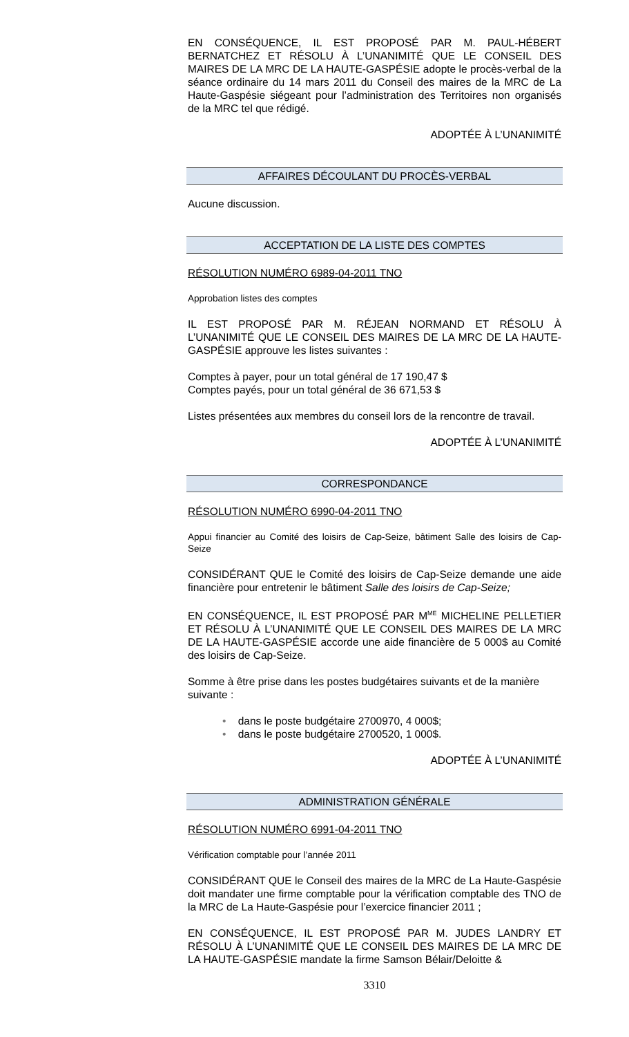EN CONSÉQUENCE, IL EST PROPOSÉ PAR M. PAUL-HÉBERT BERNATCHEZ ET RÉSOLU À L’UNANIMITÉ QUE LE CONSEIL DES MAIRES DE LA MRC DE LA HAUTE-GASPÉSIE adopte le procès-verbal de la séance ordinaire du 14 mars 2011 du Conseil des maires de la MRC de La Haute-Gaspésie siégeant pour l’administration des Territoires non organisés de la MRC tel que rédigé.
ADOPTÉE À L’UNANIMITÉ
AFFAIRES DÉCOULANT DU PROCÈS-VERBAL
Aucune discussion.
ACCEPTATION DE LA LISTE DES COMPTES
RÉSOLUTION NUMÉRO 6989-04-2011 TNO
Approbation listes des comptes
IL EST PROPOSÉ PAR M. RÉJEAN NORMAND ET RÉSOLU À L’UNANIMITÉ QUE LE CONSEIL DES MAIRES DE LA MRC DE LA HAUTE-GASPÉSIE approuve les listes suivantes :
Comptes à payer, pour un total général de 17 190,47 $
Comptes payés, pour un total général de 36 671,53 $
Listes présentées aux membres du conseil lors de la rencontre de travail.
ADOPTÉE À L’UNANIMITÉ
CORRESPONDANCE
RÉSOLUTION NUMÉRO 6990-04-2011 TNO
Appui financier au Comité des loisirs de Cap-Seize, bâtiment Salle des loisirs de Cap-Seize
CONSIDÉRANT QUE le Comité des loisirs de Cap-Seize demande une aide financière pour entretenir le bâtiment Salle des loisirs de Cap-Seize;
EN CONSÉQUENCE, IL EST PROPOSÉ PAR M<sup>ME</sup> MICHELINE PELLETIER ET RÉSOLU À L’UNANIMITÉ QUE LE CONSEIL DES MAIRES DE LA MRC DE LA HAUTE-GASPÉSIE accorde une aide financière de 5 000$ au Comité des loisirs de Cap-Seize.
Somme à être prise dans les postes budgétaires suivants et de la manière suivante :
• dans le poste budgétaire 2700970, 4 000$;
• dans le poste budgétaire 2700520, 1 000$.
ADOPTÉE À L’UNANIMITÉ
ADMINISTRATION GÉNÉRALE
RÉSOLUTION NUMÉRO 6991-04-2011 TNO
Vérification comptable pour l’année 2011
CONSIDÉRANT QUE le Conseil des maires de la MRC de La Haute-Gaspésie doit mandater une firme comptable pour la vérification comptable des TNO de la MRC de La Haute-Gaspésie pour l’exercice financier 2011 ;
EN CONSÉQUENCE, IL EST PROPOSÉ PAR M. JUDES LANDRY ET RÉSOLU À L’UNANIMITÉ QUE LE CONSEIL DES MAIRES DE LA MRC DE LA HAUTE-GASPÉSIE mandate la firme Samson Bélair/Deloitte &
3310